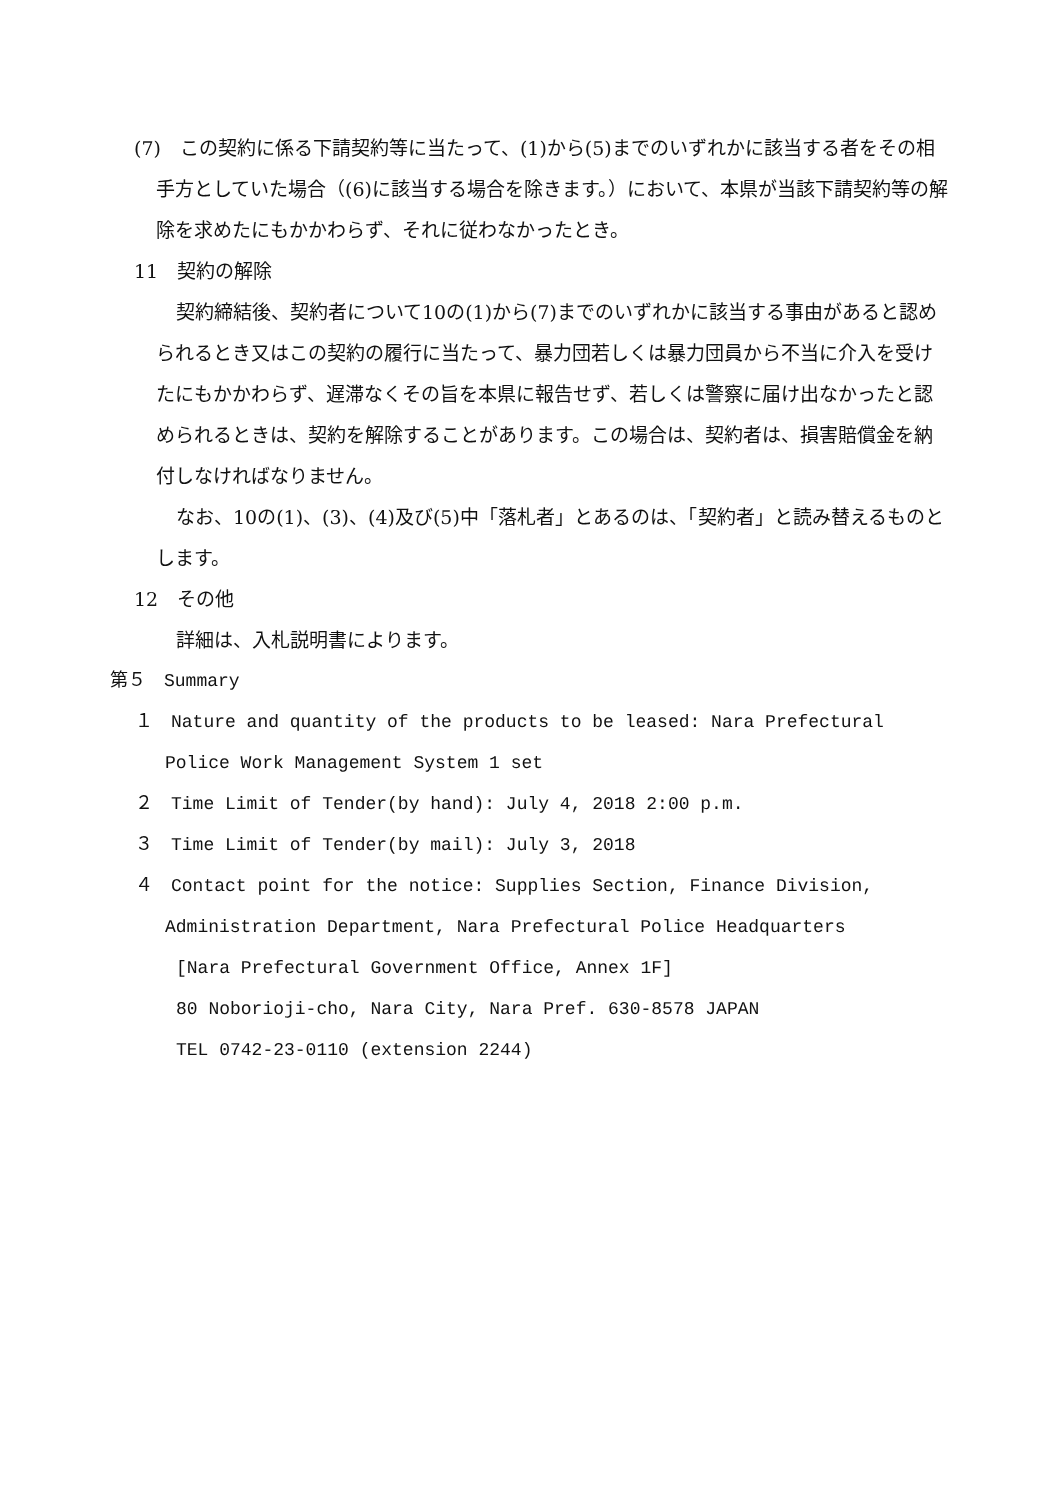(7)　この契約に係る下請契約等に当たって、(1)から(5)までのいずれかに該当する者をその相手方としていた場合（(6)に該当する場合を除きます。）において、本県が当該下請契約等の解除を求めたにもかかわらず、それに従わなかったとき。
11　契約の解除
契約締結後、契約者について10の(1)から(7)までのいずれかに該当する事由があると認められるとき又はこの契約の履行に当たって、暴力団若しくは暴力団員から不当に介入を受けたにもかかわらず、遅滞なくその旨を本県に報告せず、若しくは警察に届け出なかったと認められるときは、契約を解除することがあります。この場合は、契約者は、損害賠償金を納付しなければなりません。
なお、10の(1)、(3)、(4)及び(5)中「落札者」とあるのは、「契約者」と読み替えるものとします。
12　その他
詳細は、入札説明書によります。
第５　Summary
１　Nature and quantity of the products to be leased: Nara Prefectural Police Work Management System 1 set
２　Time Limit of Tender(by hand): July 4, 2018 2:00 p.m.
３　Time Limit of Tender(by mail): July 3, 2018
４　Contact point for the notice: Supplies Section, Finance Division, Administration Department, Nara Prefectural Police Headquarters
[Nara Prefectural Government Office, Annex 1F]
80 Noborioji-cho, Nara City, Nara Pref. 630-8578 JAPAN
TEL 0742-23-0110 (extension 2244)